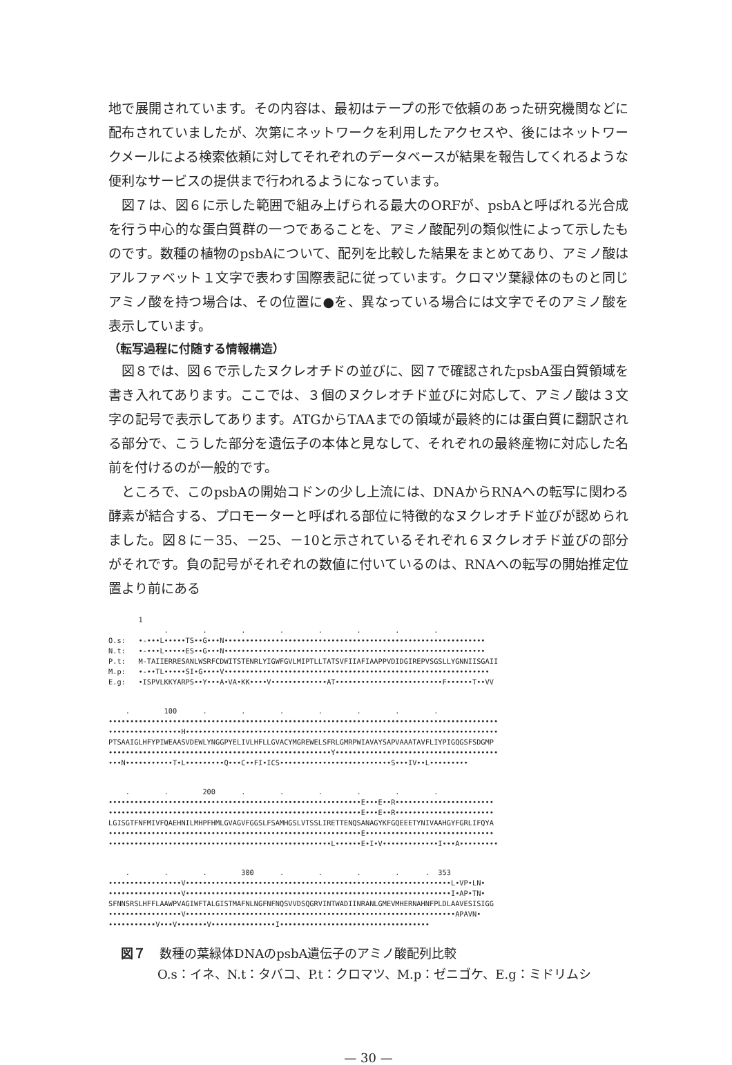地で展開されています。その内容は、最初はテープの形で依頼のあった研究機関などに配布されていましたが、次第にネットワークを利用したアクセスや、後にはネットワークメールによる検索依頼に対してそれぞれのデータベースが結果を報告してくれるような便利なサービスの提供まで行われるようになっています。
図７は、図６に示した範囲で組み上げられる最大のORFが、psbAと呼ばれる光合成を行う中心的な蛋白質群の一つであることを、アミノ酸配列の類似性によって示したものです。数種の植物のpsbAについて、配列を比較した結果をまとめてあり、アミノ酸はアルファベット１文字で表わす国際表記に従っています。クロマツ葉緑体のものと同じアミノ酸を持つ場合は、その位置に●を、異なっている場合には文字でそのアミノ酸を表示しています。
（転写過程に付随する情報構造）
図８では、図６で示したヌクレオチドの並びに、図７で確認されたpsbA蛋白質領域を書き入れてあります。ここでは、３個のヌクレオチド並びに対応して、アミノ酸は３文字の記号で表示してあります。ATGからTAAまでの領域が最終的には蛋白質に翻訳される部分で、こうした部分を遺伝子の本体と見なして、それぞれの最終産物に対応した名前を付けるのが一般的です。
ところで、このpsbAの開始コドンの少し上流には、DNAからRNAへの転写に関わる酵素が結合する、プロモーターと呼ばれる部位に特徴的なヌクレオチド並びが認められました。図８に－35、－25、－10と示されているそれぞれ６ヌクレオチド並びの部分がそれです。負の記号がそれぞれの数値に付いているのは、RNAへの転写の開始推定位置より前にある
1 . . . . . . . . O.s: •-•••L•••••TS••G•••N••••••••••••••••••••••••••••••••••••••••••••••••••••••••••••• N.t: •-•••L•••••ES••G•••N••••••••••••••••••••••••••••••••••••••••••••••••••••••••••••• P.t: M-TAIIERRESANLWSRFCDWITSTENRLYIGWFGVLMIPTLLTATSVFIIAFIAAPPVDIDGIREPVSGSLLYGNNIISGAII M.p: •-••TL•••••SI•G••••V•••••••••••••••••••••••••••••••••••••••••••••••••••••••••••••• E.g: •ISPVLKKYARPS••Y•••A•VA•KK••••V•••••••••••••AT•••••••••••••••••••••••••F••••••T••VV
. 100 . . . . . . . ••••••••••••••••••••••••••••••••••••••••••••••••••••••••••••••••••••••••••••••••••••••••••• •••••••••••••••••H••••••••••••••••••••••••••••••••••••••••••••••••••••••••••••••••••••••••• PTSAAIGLHFYPIWEAASVDEWLYNGGPYELIVLHFLLGVACYMGREWELSFRLGMRPWIAVAYSAPVAAATAVFLIYPIGQGSFSDGMP ••••••••••••••••••••••••••••••••••••••••••••••••••••Y•••••••••••••••••••••••••••••••••••••• •••N•••••••••••T•L•••••••••Q•••C••FI•ICS••••••••••••••••••••••••••S•••IV••L•••••••••
. . 200 . . . . . . •••••••••••••••••••••••••••••••••••••••••••••••••••••••••••E•••E••R••••••••••••••••••••••• •••••••••••••••••••••••••••••••••••••••••••••••••••••••••••E•••E••R••••••••••••••••••••••• LGISGTFNFMIVFQAEHNILMHPFHMLGVAGVFGGSLFSAMHGSLVTSSLIRETTENQSANAGYKFGQEEETYNIVAAHGYFGRLIFQYA •••••••••••••••••••••••••••••••••••••••••••••••••••••••••••E•••••••••••••••••••••••••••••• ••••••••••••••••••••••••••••••••••••••••••••••••••••L••••••E•I•V•••••••••••••I•••A•••••••••
. . . 300 . . . . . 353 •••••••••••••••••V••••••••••••••••••••••••••••••••••••••••••••••••••••••••••••••L•VP•LN• •••••••••••••••••V••••••••••••••••••••••••••••••••••••••••••••••••••••••••••••••I•AP•TN• SFNNSRSLHFFLAAWPVAGIWFTALGISTMAFNLNGFNFNQSVVDSQGRVINTWADIINRANLGMEVMHERNAHNFPLDLAAVESISIGG •••••••••••••••••V•••••••••••••••••••••••••••••••••••••••••••••••••••••••••••••••APAVN• •••••••••••V•••V•••••••V•••••••••••••••I•••••••••••••••••••••••••••••••••••
図７ 数種の葉緑体DNAのpsbA遺伝子のアミノ酸配列比較
O.s：イネ、N.t：タバコ、P.t：クロマツ、M.p：ゼニゴケ、E.g：ミドリムシ
— 30 —